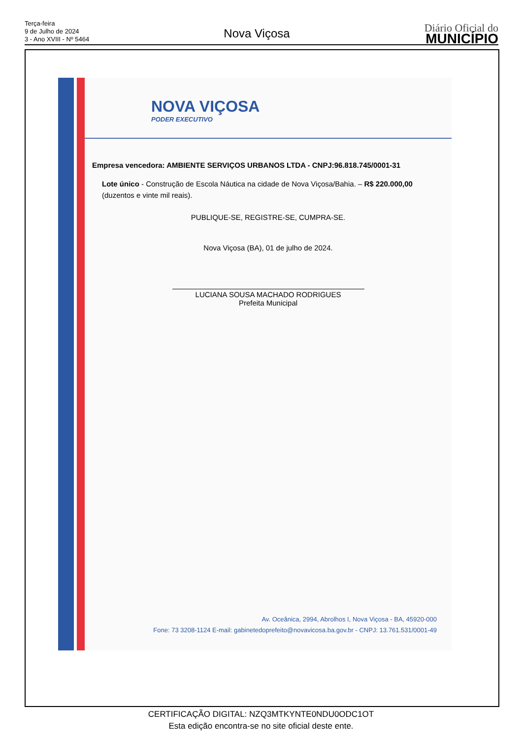Terça-feira
9 de Julho de 2024
3 - Ano XVIII - Nº 5464
Nova Viçosa
Diário Oficial do
MUNICÍPIO
NOVA VIÇOSA
PODER EXECUTIVO
Empresa vencedora: AMBIENTE SERVIÇOS URBANOS LTDA - CNPJ:96.818.745/0001-31
Lote único - Construção de Escola Náutica na cidade de Nova Viçosa/Bahia. – R$ 220.000,00 (duzentos e vinte mil reais).
PUBLIQUE-SE, REGISTRE-SE, CUMPRA-SE.
Nova Viçosa (BA), 01 de julho de 2024.
LUCIANA SOUSA MACHADO RODRIGUES
Prefeita Municipal
Av. Oceânica, 2994, Abrolhos I, Nova Viçosa - BA, 45920-000
Fone: 73 3208-1124 E-mail: gabinetedoprefeito@novavicosa.ba.gov.br - CNPJ: 13.761.531/0001-49
CERTIFICAÇÃO DIGITAL: NZQ3MTKYNTE0NDU0ODC1OT
Esta edição encontra-se no site oficial deste ente.